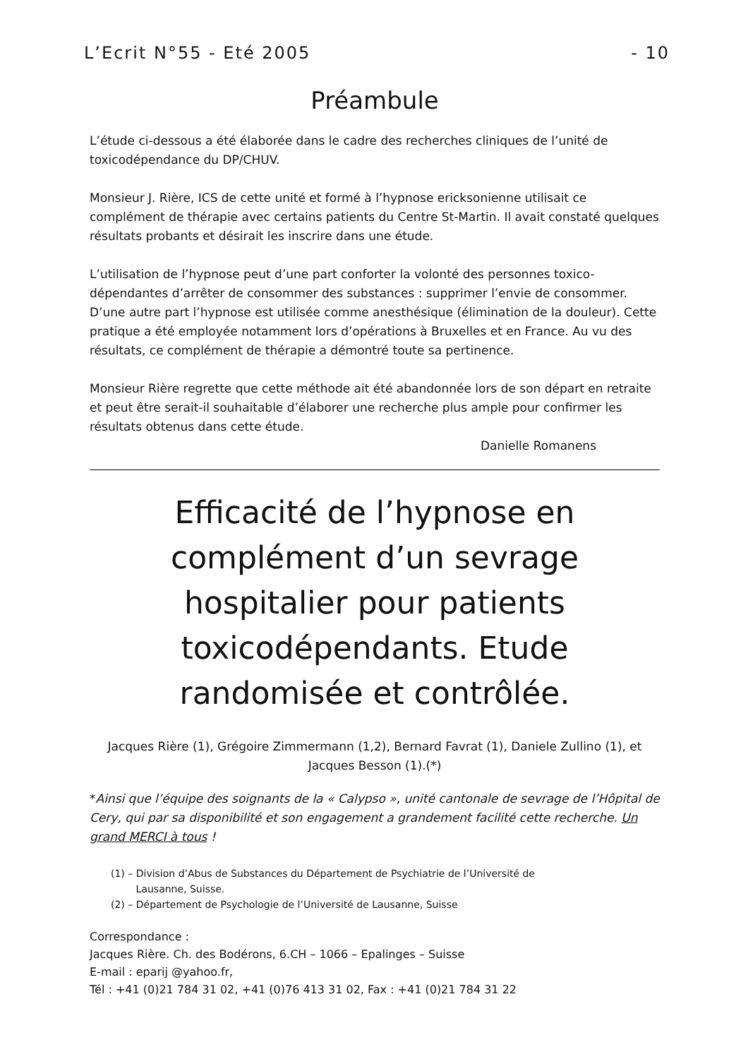L’Ecrit N°55 - Eté 2005 - 10
Préambule
L’étude ci-dessous a été élaborée dans le cadre des recherches cliniques de l’unité de toxicodépendance du DP/CHUV.
Monsieur J. Rière, ICS de cette unité et formé à l’hypnose ericksonienne utilisait ce complément de thérapie avec certains patients du Centre St-Martin. Il avait constaté quelques résultats probants et désirait les inscrire dans une étude.
L’utilisation de l’hypnose peut d’une part conforter la volonté des personnes toxico-dépendantes d’arrêter de consommer des substances : supprimer l’envie de consommer. D’une autre part l’hypnose est utilisée comme anesthésique (élimination de la douleur). Cette pratique a été employée notamment lors d’opérations à Bruxelles et en France. Au vu des résultats, ce complément de thérapie a démontré toute sa pertinence.
Monsieur Rière regrette que cette méthode ait été abandonnée lors de son départ en retraite et peut être serait-il souhaitable d’élaborer une recherche plus ample pour confirmer les résultats obtenus dans cette étude.
Danielle Romanens
Efficacité de l’hypnose en complément d’un sevrage hospitalier pour patients toxicodépendants. Etude randomisée et contrôlée.
Jacques Rière (1), Grégoire Zimmermann (1,2), Bernard Favrat (1), Daniele Zullino (1), et Jacques Besson (1).(*)
*Ainsi que l’équipe des soignants de la « Calypso », unité cantonale de sevrage de l’Hôpital de Cery, qui par sa disponibilité et son engagement a grandement facilité cette recherche. Un grand MERCI à tous !
(1) – Division d’Abus de Substances du Département de Psychiatrie de l’Université de
Lausanne, Suisse.
(2) – Département de Psychologie de l’Université de Lausanne, Suisse
Correspondance :
Jacques Rière. Ch. des Bodérons, 6.CH – 1066 – Epalinges – Suisse
E-mail : eparij @yahoo.fr,
Tél : +41 (0)21 784 31 02, +41 (0)76 413 31 02, Fax : +41 (0)21 784 31 22